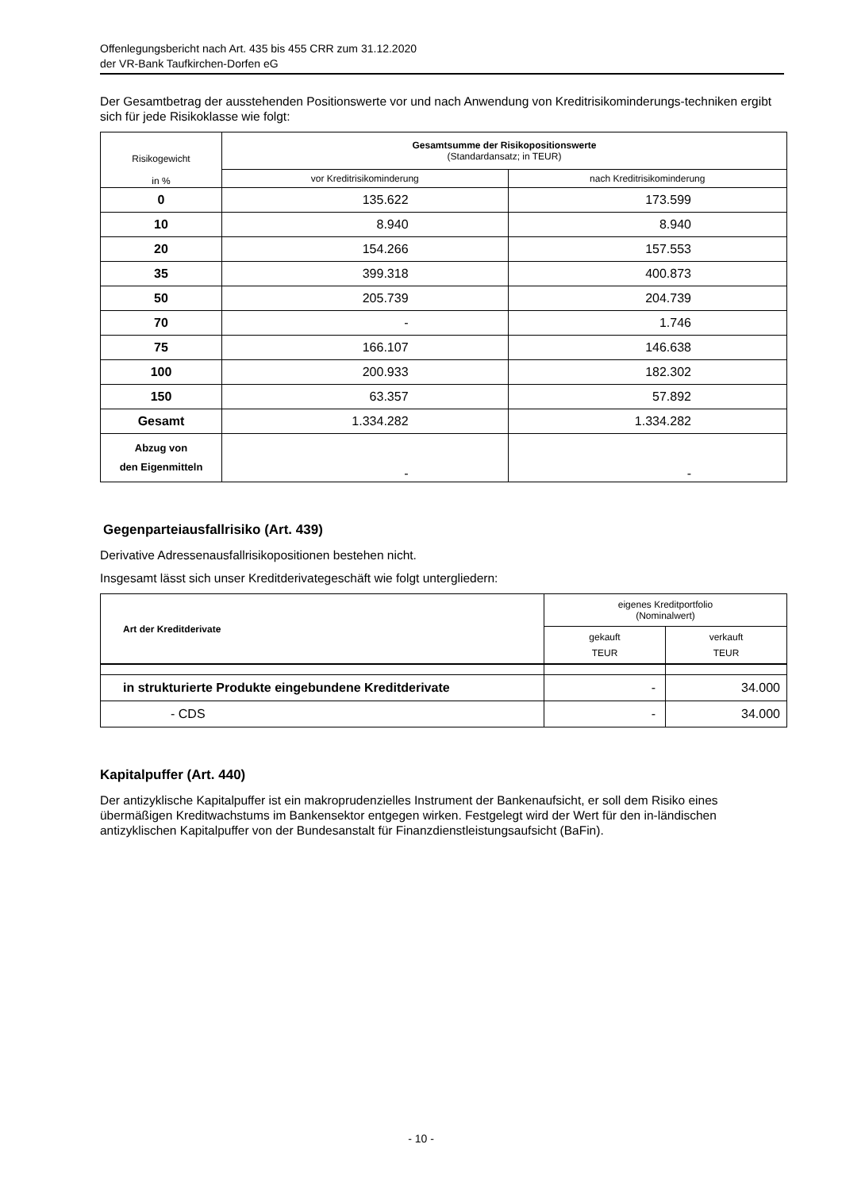Offenlegungsbericht nach Art. 435 bis 455 CRR zum 31.12.2020
der VR-Bank Taufkirchen-Dorfen eG
Der Gesamtbetrag der ausstehenden Positionswerte vor und nach Anwendung von Kreditrisikominderungs-techniken ergibt sich für jede Risikoklasse wie folgt:
| Risikogewicht in % | Gesamtsumme der Risikopositionswerte (Standardansatz; in TEUR) | |
| --- | --- | --- |
| | vor Kreditrisikominderung | nach Kreditrisikominderung |
| 0 | 135.622 | 173.599 |
| 10 | 8.940 | 8.940 |
| 20 | 154.266 | 157.553 |
| 35 | 399.318 | 400.873 |
| 50 | 205.739 | 204.739 |
| 70 | - | 1.746 |
| 75 | 166.107 | 146.638 |
| 100 | 200.933 | 182.302 |
| 150 | 63.357 | 57.892 |
| Gesamt | 1.334.282 | 1.334.282 |
| Abzug von den Eigenmitteln | - | - |
Gegenparteiausfallrisiko (Art. 439)
Derivative Adressenausfallrisikopositionen bestehen nicht.
Insgesamt lässt sich unser Kreditderivategeschäft wie folgt untergliedern:
| Art der Kreditderivate | eigenes Kreditportfolio (Nominalwert) | |
| --- | --- | --- |
| | gekauft TEUR | verkauft TEUR |
| in strukturierte Produkte eingebundene Kreditderivate | - | 34.000 |
| - CDS | - | 34.000 |
Kapitalpuffer (Art. 440)
Der antizyklische Kapitalpuffer ist ein makroprudenzielles Instrument der Bankenaufsicht, er soll dem Risiko eines übermäßigen Kreditwachstums im Bankensektor entgegen wirken. Festgelegt wird der Wert für den in-ländischen antizyklischen Kapitalpuffer von der Bundesanstalt für Finanzdienstleistungsaufsicht (BaFin).
- 10 -